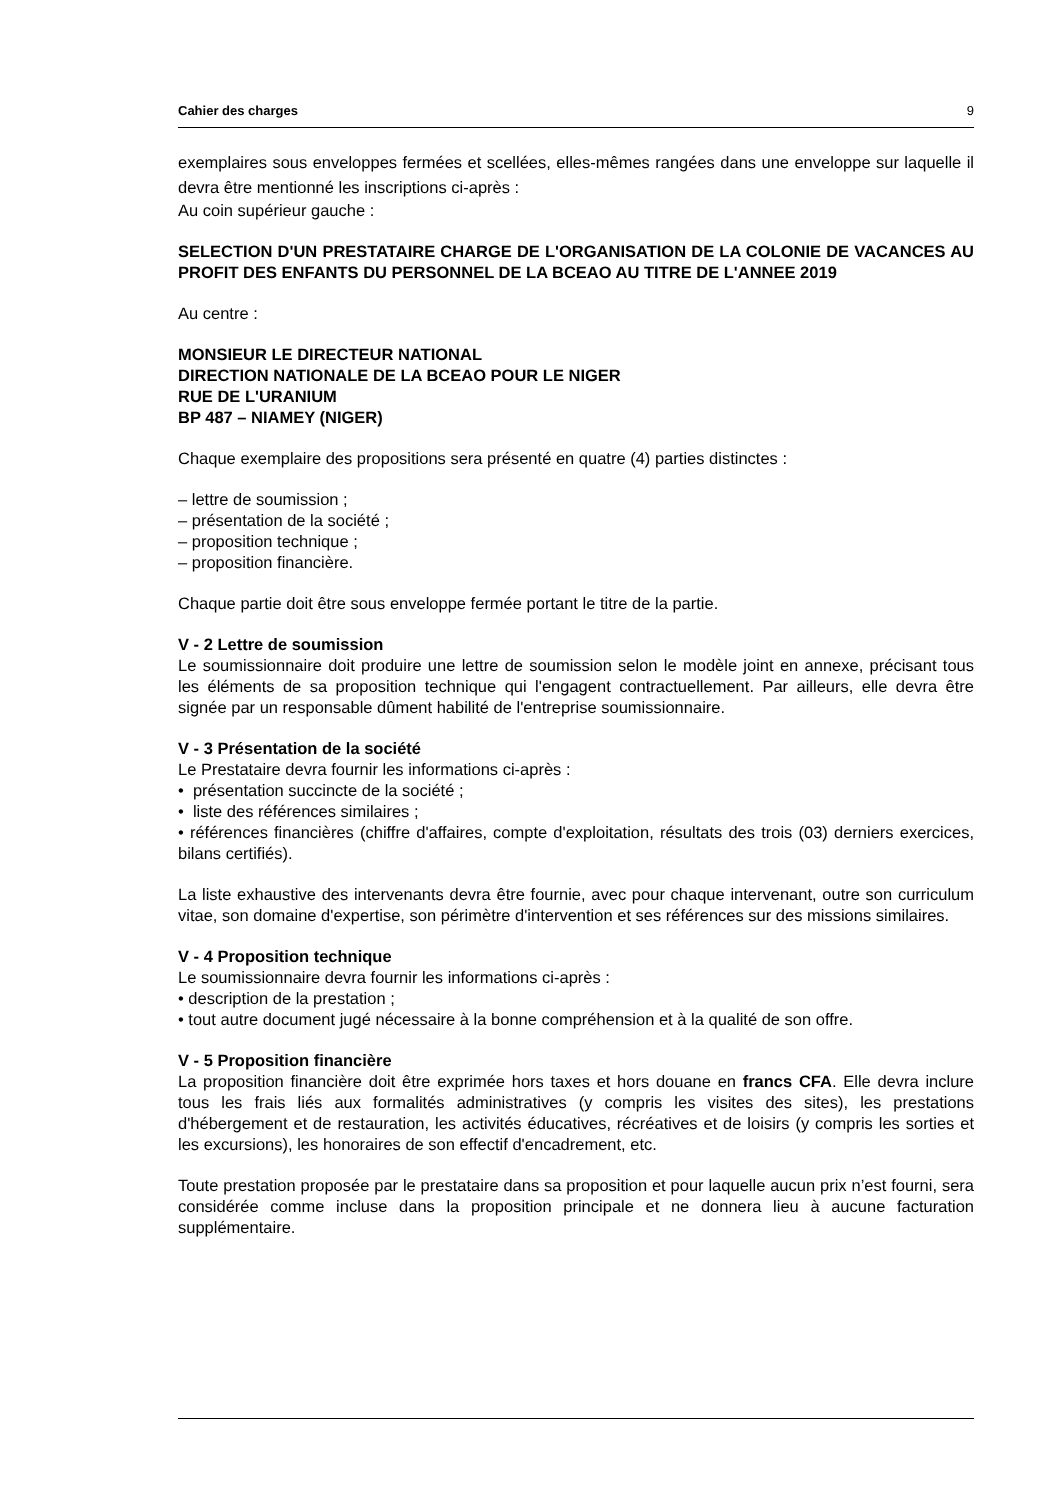Cahier des charges 9
exemplaires sous enveloppes fermées et scellées, elles-mêmes rangées dans une enveloppe sur laquelle il devra être mentionné les inscriptions ci-après :
Au coin supérieur gauche :
SELECTION D'UN PRESTATAIRE CHARGE DE L'ORGANISATION DE LA COLONIE DE VACANCES AU PROFIT DES ENFANTS DU PERSONNEL DE LA BCEAO AU TITRE DE L'ANNEE 2019
Au centre :
MONSIEUR LE DIRECTEUR NATIONAL
DIRECTION NATIONALE DE LA BCEAO POUR LE NIGER
RUE DE L'URANIUM
BP 487 – NIAMEY (NIGER)
Chaque exemplaire des propositions sera présenté en quatre (4) parties distinctes :
– lettre de soumission ;
– présentation de la société ;
– proposition technique ;
– proposition financière.
Chaque partie doit être sous enveloppe fermée portant le titre de la partie.
V - 2 Lettre de soumission
Le soumissionnaire doit produire une lettre de soumission selon le modèle joint en annexe, précisant tous les éléments de sa proposition technique qui l'engagent contractuellement. Par ailleurs, elle devra être signée par un responsable dûment habilité de l'entreprise soumissionnaire.
V - 3 Présentation de la société
Le Prestataire devra fournir les informations ci-après :
• présentation succincte de la société ;
• liste des références similaires ;
• références financières (chiffre d'affaires, compte d'exploitation, résultats des trois (03) derniers exercices, bilans certifiés).
La liste exhaustive des intervenants devra être fournie, avec pour chaque intervenant, outre son curriculum vitae, son domaine d'expertise, son périmètre d'intervention et ses références sur des missions similaires.
V - 4 Proposition technique
Le soumissionnaire devra fournir les informations ci-après :
• description de la prestation ;
• tout autre document jugé nécessaire à la bonne compréhension et à la qualité de son offre.
V - 5 Proposition financière
La proposition financière doit être exprimée hors taxes et hors douane en francs CFA. Elle devra inclure tous les frais liés aux formalités administratives (y compris les visites des sites), les prestations d'hébergement et de restauration, les activités éducatives, récréatives et de loisirs (y compris les sorties et les excursions), les honoraires de son effectif d'encadrement, etc.
Toute prestation proposée par le prestataire dans sa proposition et pour laquelle aucun prix n’est fourni, sera considérée comme incluse dans la proposition principale et ne donnera lieu à aucune facturation supplémentaire.